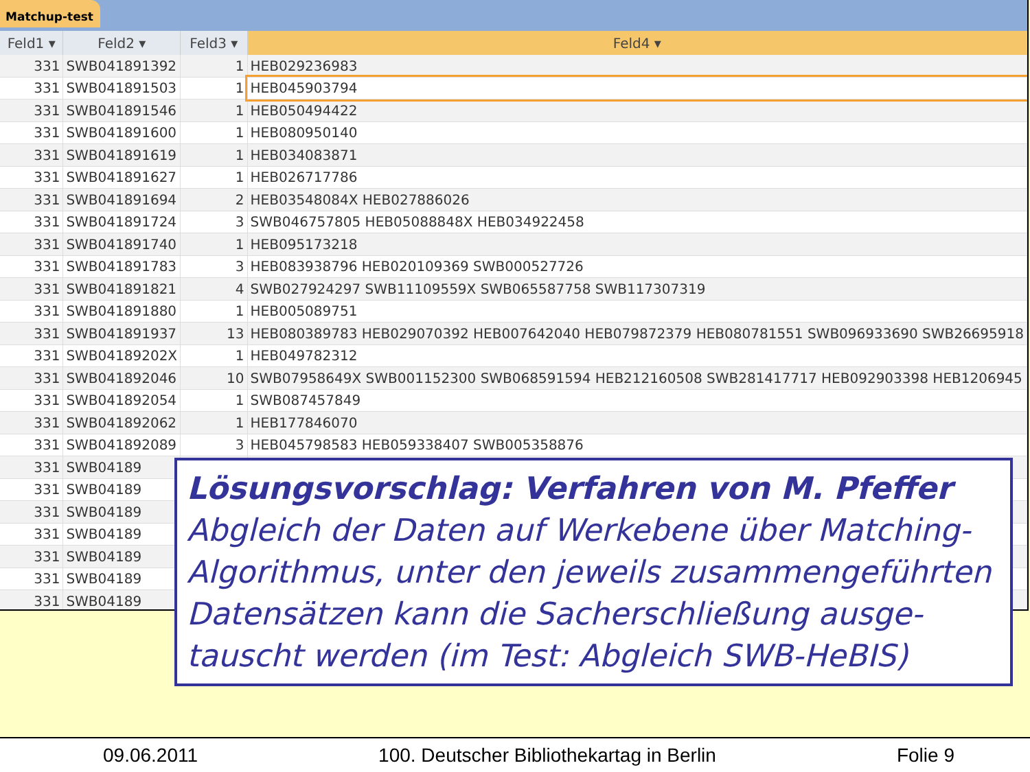Matchup-test
| Feld1 ▾ | Feld2 ▾ | Feld3 ▾ | Feld4 ▾ |
| --- | --- | --- | --- |
| 331 | SWB041891392 | 1 | HEB029236983 |
| 331 | SWB041891503 | 1 | HEB045903794 |
| 331 | SWB041891546 | 1 | HEB050494422 |
| 331 | SWB041891600 | 1 | HEB080950140 |
| 331 | SWB041891619 | 1 | HEB034083871 |
| 331 | SWB041891627 | 1 | HEB026717786 |
| 331 | SWB041891694 | 2 | HEB03548084X HEB027886026 |
| 331 | SWB041891724 | 3 | SWB046757805 HEB05088848X HEB034922458 |
| 331 | SWB041891740 | 1 | HEB095173218 |
| 331 | SWB041891783 | 3 | HEB083938796 HEB020109369 SWB000527726 |
| 331 | SWB041891821 | 4 | SWB027924297 SWB11109559X SWB065587758 SWB117307319 |
| 331 | SWB041891880 | 1 | HEB005089751 |
| 331 | SWB041891937 | 13 | HEB080389783 HEB029070392 HEB007642040 HEB079872379 HEB080781551 SWB096933690 SWB26695918 |
| 331 | SWB04189202X | 1 | HEB049782312 |
| 331 | SWB041892046 | 10 | SWB07958649X SWB001152300 SWB068591594 HEB212160508 SWB281417717 HEB092903398 HEB1206945 |
| 331 | SWB041892054 | 1 | SWB087457849 |
| 331 | SWB041892062 | 1 | HEB177846070 |
| 331 | SWB041892089 | 3 | HEB045798583 HEB059338407 SWB005358876 |
| 331 | SWB04189 | | |
| 331 | SWB04189 | | |
| 331 | SWB04189 | | |
| 331 | SWB04189 | | |
| 331 | SWB04189 | | |
| 331 | SWB04189 | | |
| 331 | SWB04189 | | |
Lösungsvorschlag: Verfahren von M. Pfeffer
Abgleich der Daten auf Werkebene über Matching-Algorithmus, unter den jeweils zusammengeführten Datensätzen kann die Sacherschließung ausge-tauscht werden (im Test: Abgleich SWB-HeBIS)
09.06.2011 100. Deutscher Bibliothekartag in Berlin Folie 9